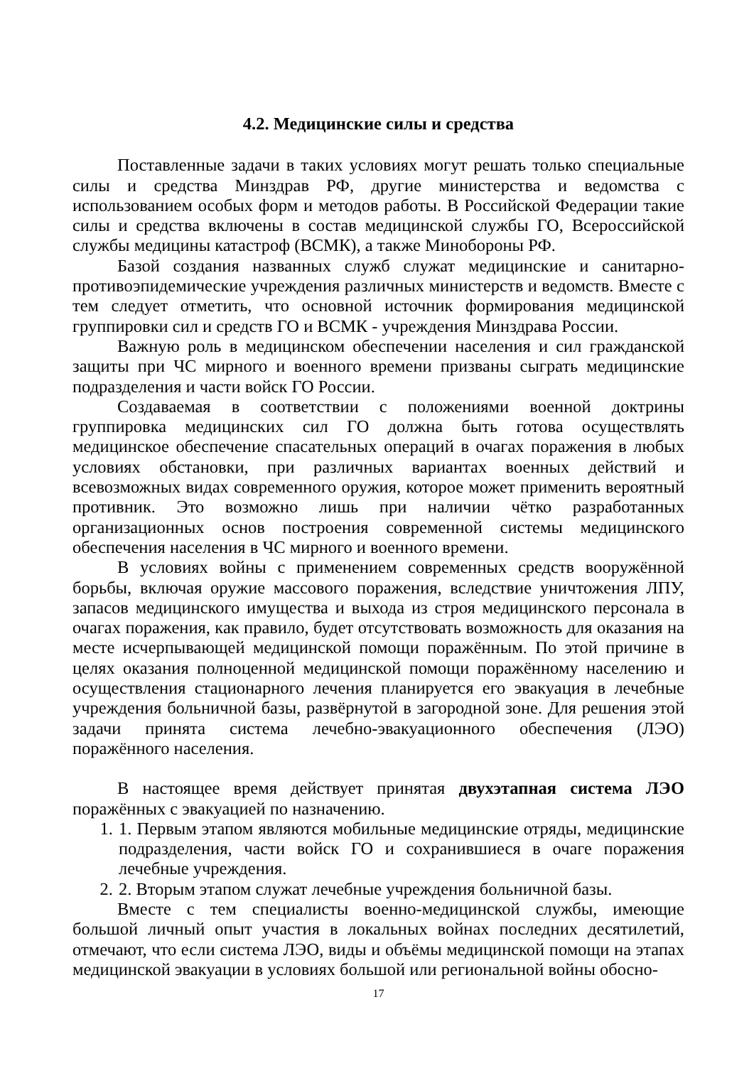4.2. Медицинские силы и средства
Поставленные задачи в таких условиях могут решать только специальные силы и средства Минздрав РФ, другие министерства и ведомства с использованием особых форм и методов работы. В Российской Федерации такие силы и средства включены в состав медицинской службы ГО, Всероссийской службы медицины катастроф (ВСМК), а также Минобороны РФ.
Базой создания названных служб служат медицинские и санитарно-противоэпидемические учреждения различных министерств и ведомств. Вместе с тем следует отметить, что основной источник формирования медицинской группировки сил и средств ГО и ВСМК - учреждения Минздрава России.
Важную роль в медицинском обеспечении населения и сил гражданской защиты при ЧС мирного и военного времени призваны сыграть медицинские подразделения и части войск ГО России.
Создаваемая в соответствии с положениями военной доктрины группировка медицинских сил ГО должна быть готова осуществлять медицинское обеспечение спасательных операций в очагах поражения в любых условиях обстановки, при различных вариантах военных действий и всевозможных видах современного оружия, которое может применить вероятный противник. Это возможно лишь при наличии чётко разработанных организационных основ построения современной системы медицинского обеспечения населения в ЧС мирного и военного времени.
В условиях войны с применением современных средств вооружённой борьбы, включая оружие массового поражения, вследствие уничтожения ЛПУ, запасов медицинского имущества и выхода из строя медицинского персонала в очагах поражения, как правило, будет отсутствовать возможность для оказания на месте исчерпывающей медицинской помощи поражённым. По этой причине в целях оказания полноценной медицинской помощи поражённому населению и осуществления стационарного лечения планируется его эвакуация в лечебные учреждения больничной базы, развёрнутой в загородной зоне. Для решения этой задачи принята система лечебно-эвакуационного обеспечения (ЛЭО) поражённого населения.
В настоящее время действует принятая двухэтапная система ЛЭО поражённых с эвакуацией по назначению.
1. 1. Первым этапом являются мобильные медицинские отряды, медицинские подразделения, части войск ГО и сохранившиеся в очаге поражения лечебные учреждения.
2. 2. Вторым этапом служат лечебные учреждения больничной базы.
Вместе с тем специалисты военно-медицинской службы, имеющие большой личный опыт участия в локальных войнах последних десятилетий, отмечают, что если система ЛЭО, виды и объёмы медицинской помощи на этапах медицинской эвакуации в условиях большой или региональной войны обосно-
17